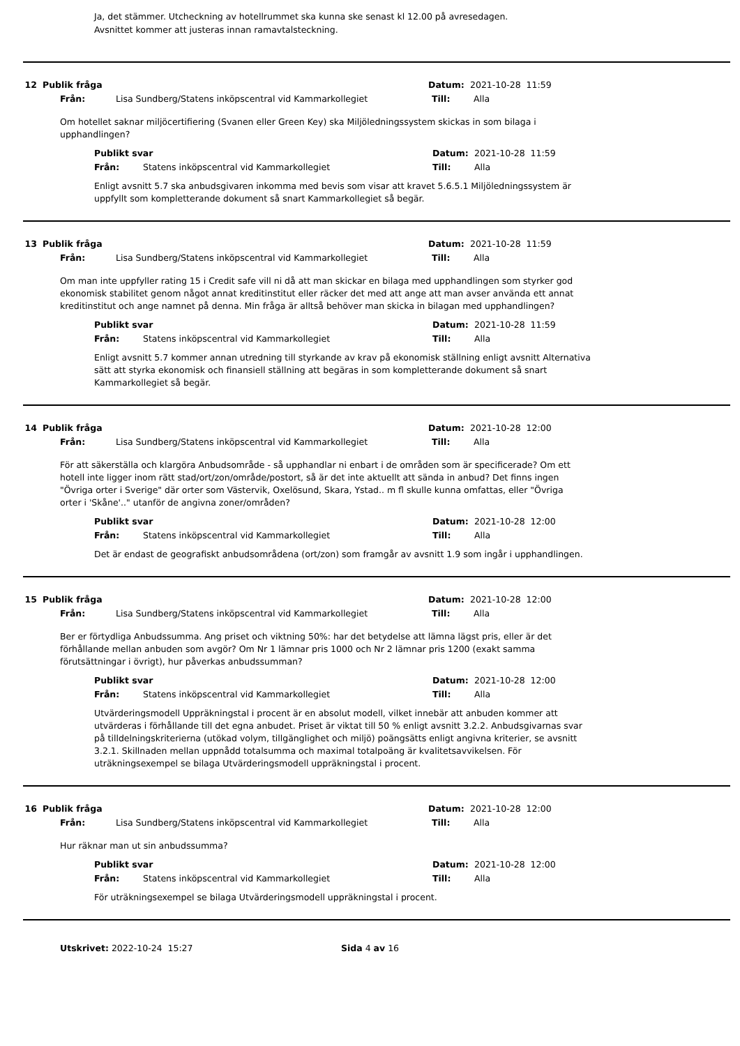Ja, det stämmer. Utcheckning av hotellrummet ska kunna ske senast kl 12.00 på avresedagen.
Avsnittet kommer att justeras innan ramavtalsteckning.
12 Publik fråga Datum: 2021-10-28 11:59
Från: Lisa Sundberg/Statens inköpscentral vid Kammarkollegiet Till: Alla
Om hotellet saknar miljöcertifiering (Svanen eller Green Key) ska Miljöledningssystem skickas in som bilaga i upphandlingen?
Publikt svar Datum: 2021-10-28 11:59
Från: Statens inköpscentral vid Kammarkollegiet Till: Alla
Enligt avsnitt 5.7 ska anbudsgivaren inkomma med bevis som visar att kravet 5.6.5.1 Miljöledningssystem är uppfyllt som kompletterande dokument så snart Kammarkollegiet så begär.
13 Publik fråga Datum: 2021-10-28 11:59
Från: Lisa Sundberg/Statens inköpscentral vid Kammarkollegiet Till: Alla
Om man inte uppfyller rating 15 i Credit safe vill ni då att man skickar en bilaga med upphandlingen som styrker god ekonomisk stabilitet genom något annat kreditinstitut eller räcker det med att ange att man avser använda ett annat kreditinstitut och ange namnet på denna. Min fråga är alltså behöver man skicka in bilagan med upphandlingen?
Publikt svar Datum: 2021-10-28 11:59
Från: Statens inköpscentral vid Kammarkollegiet Till: Alla
Enligt avsnitt 5.7 kommer annan utredning till styrkande av krav på ekonomisk ställning enligt avsnitt Alternativa sätt att styrka ekonomisk och finansiell ställning att begäras in som kompletterande dokument så snart Kammarkollegiet så begär.
14 Publik fråga Datum: 2021-10-28 12:00
Från: Lisa Sundberg/Statens inköpscentral vid Kammarkollegiet Till: Alla
För att säkerställa och klargöra Anbudsområde - så upphandlar ni enbart i de områden som är specificerade? Om ett hotell inte ligger inom rätt stad/ort/zon/område/postort, så är det inte aktuellt att sända in anbud? Det finns ingen "Övriga orter i Sverige" där orter som Västervik, Oxelösund, Skara, Ystad.. m fl skulle kunna omfattas, eller "Övriga orter i 'Skåne'.." utanför de angivna zoner/områden?
Publikt svar Datum: 2021-10-28 12:00
Från: Statens inköpscentral vid Kammarkollegiet Till: Alla
Det är endast de geografiskt anbudsområdena (ort/zon) som framgår av avsnitt 1.9 som ingår i upphandlingen.
15 Publik fråga Datum: 2021-10-28 12:00
Från: Lisa Sundberg/Statens inköpscentral vid Kammarkollegiet Till: Alla
Ber er förtydliga Anbudssumma. Ang priset och viktning 50%: har det betydelse att lämna lägst pris, eller är det förhållande mellan anbuden som avgör? Om Nr 1 lämnar pris 1000 och Nr 2 lämnar pris 1200 (exakt samma förutsättningar i övrigt), hur påverkas anbudssumman?
Publikt svar Datum: 2021-10-28 12:00
Från: Statens inköpscentral vid Kammarkollegiet Till: Alla
Utvärderingsmodell Uppräkningstal i procent är en absolut modell, vilket innebär att anbuden kommer att utvärderas i förhållande till det egna anbudet. Priset är viktat till 50 % enligt avsnitt 3.2.2. Anbudsgivarnas svar på tilldelningskriterierna (utökad volym, tillgänglighet och miljö) poängsätts enligt angivna kriterier, se avsnitt 3.2.1. Skillnaden mellan uppnådd totalsumma och maximal totalpoäng är kvalitetsavvikelsen. För uträkningsexempel se bilaga Utvärderingsmodell uppräkningstal i procent.
16 Publik fråga Datum: 2021-10-28 12:00
Från: Lisa Sundberg/Statens inköpscentral vid Kammarkollegiet Till: Alla
Hur räknar man ut sin anbudssumma?
Publikt svar Datum: 2021-10-28 12:00
Från: Statens inköpscentral vid Kammarkollegiet Till: Alla
För uträkningsexempel se bilaga Utvärderingsmodell uppräkningstal i procent.
Utskrivet: 2022-10-24 15:27 Sida 4 av 16